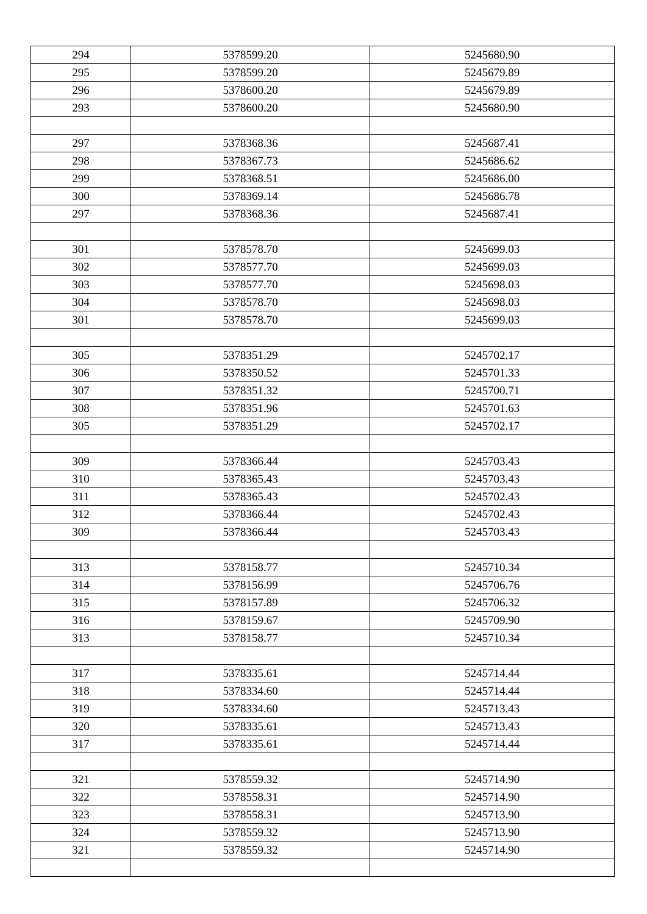| 294 | 5378599.20 | 5245680.90 |
| 295 | 5378599.20 | 5245679.89 |
| 296 | 5378600.20 | 5245679.89 |
| 293 | 5378600.20 | 5245680.90 |
| 297 | 5378368.36 | 5245687.41 |
| 298 | 5378367.73 | 5245686.62 |
| 299 | 5378368.51 | 5245686.00 |
| 300 | 5378369.14 | 5245686.78 |
| 297 | 5378368.36 | 5245687.41 |
| 301 | 5378578.70 | 5245699.03 |
| 302 | 5378577.70 | 5245699.03 |
| 303 | 5378577.70 | 5245698.03 |
| 304 | 5378578.70 | 5245698.03 |
| 301 | 5378578.70 | 5245699.03 |
| 305 | 5378351.29 | 5245702.17 |
| 306 | 5378350.52 | 5245701.33 |
| 307 | 5378351.32 | 5245700.71 |
| 308 | 5378351.96 | 5245701.63 |
| 305 | 5378351.29 | 5245702.17 |
| 309 | 5378366.44 | 5245703.43 |
| 310 | 5378365.43 | 5245703.43 |
| 311 | 5378365.43 | 5245702.43 |
| 312 | 5378366.44 | 5245702.43 |
| 309 | 5378366.44 | 5245703.43 |
| 313 | 5378158.77 | 5245710.34 |
| 314 | 5378156.99 | 5245706.76 |
| 315 | 5378157.89 | 5245706.32 |
| 316 | 5378159.67 | 5245709.90 |
| 313 | 5378158.77 | 5245710.34 |
| 317 | 5378335.61 | 5245714.44 |
| 318 | 5378334.60 | 5245714.44 |
| 319 | 5378334.60 | 5245713.43 |
| 320 | 5378335.61 | 5245713.43 |
| 317 | 5378335.61 | 5245714.44 |
| 321 | 5378559.32 | 5245714.90 |
| 322 | 5378558.31 | 5245714.90 |
| 323 | 5378558.31 | 5245713.90 |
| 324 | 5378559.32 | 5245713.90 |
| 321 | 5378559.32 | 5245714.90 |